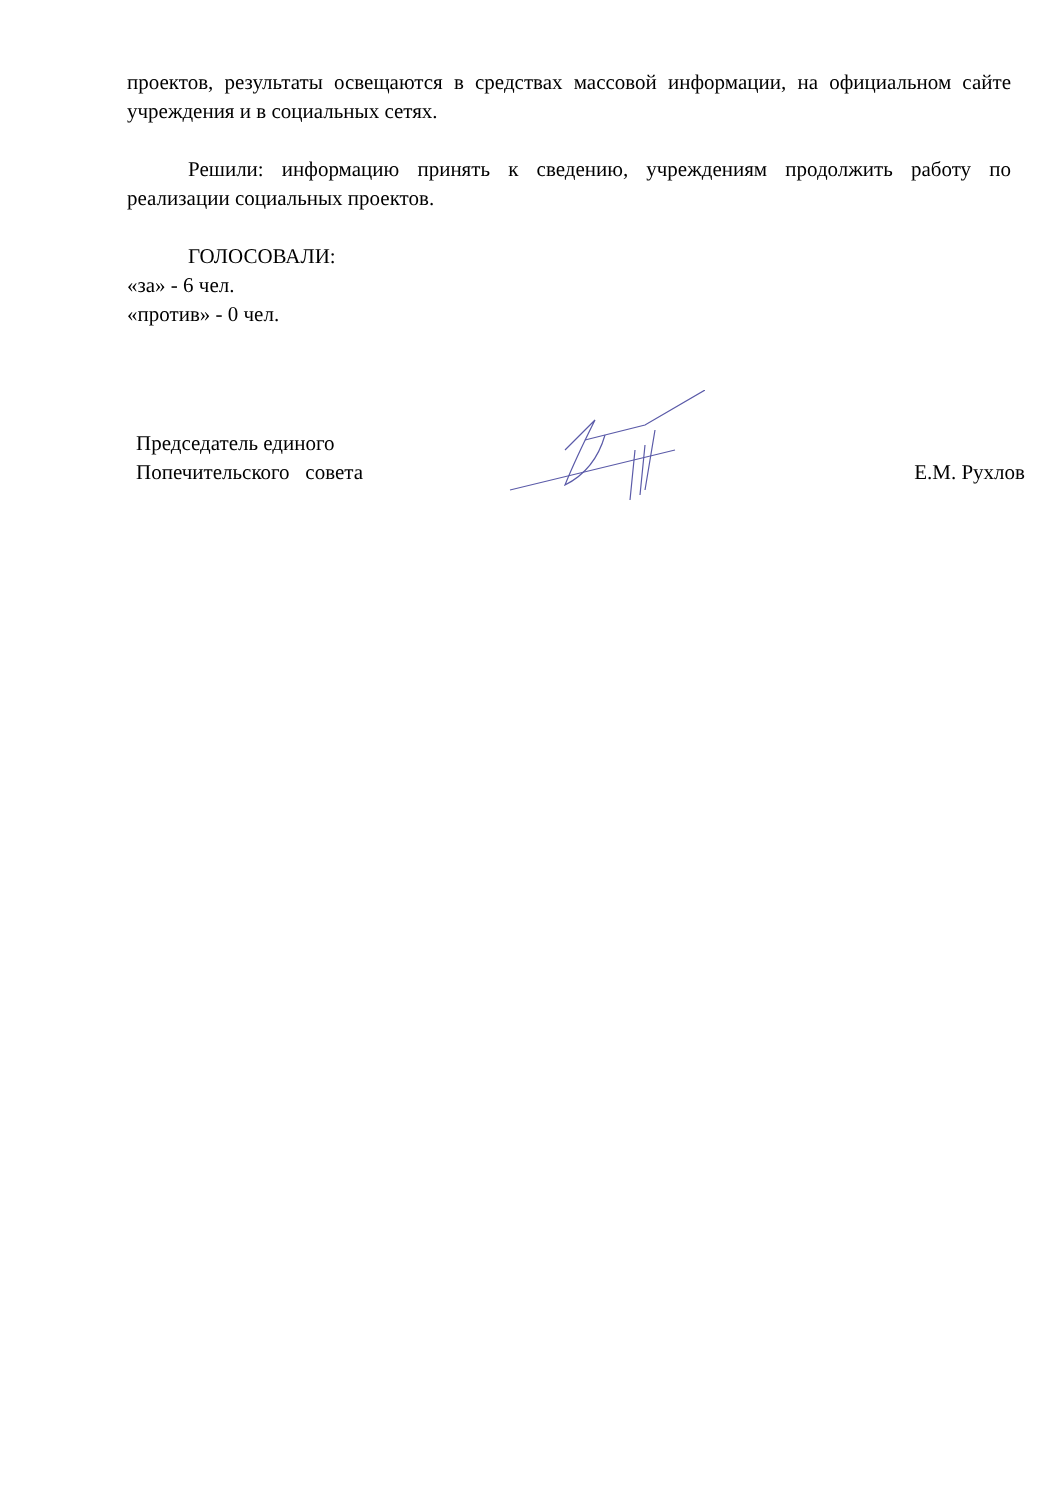проектов, результаты освещаются в средствах массовой информации, на официальном сайте учреждения и в социальных сетях.
Решили: информацию принять к сведению, учреждениям продолжить работу по реализации социальных проектов.
ГОЛОСОВАЛИ:
«за» - 6 чел.
«против» - 0 чел.
Председатель единого
Попечительского совета
Е.М. Рухлов